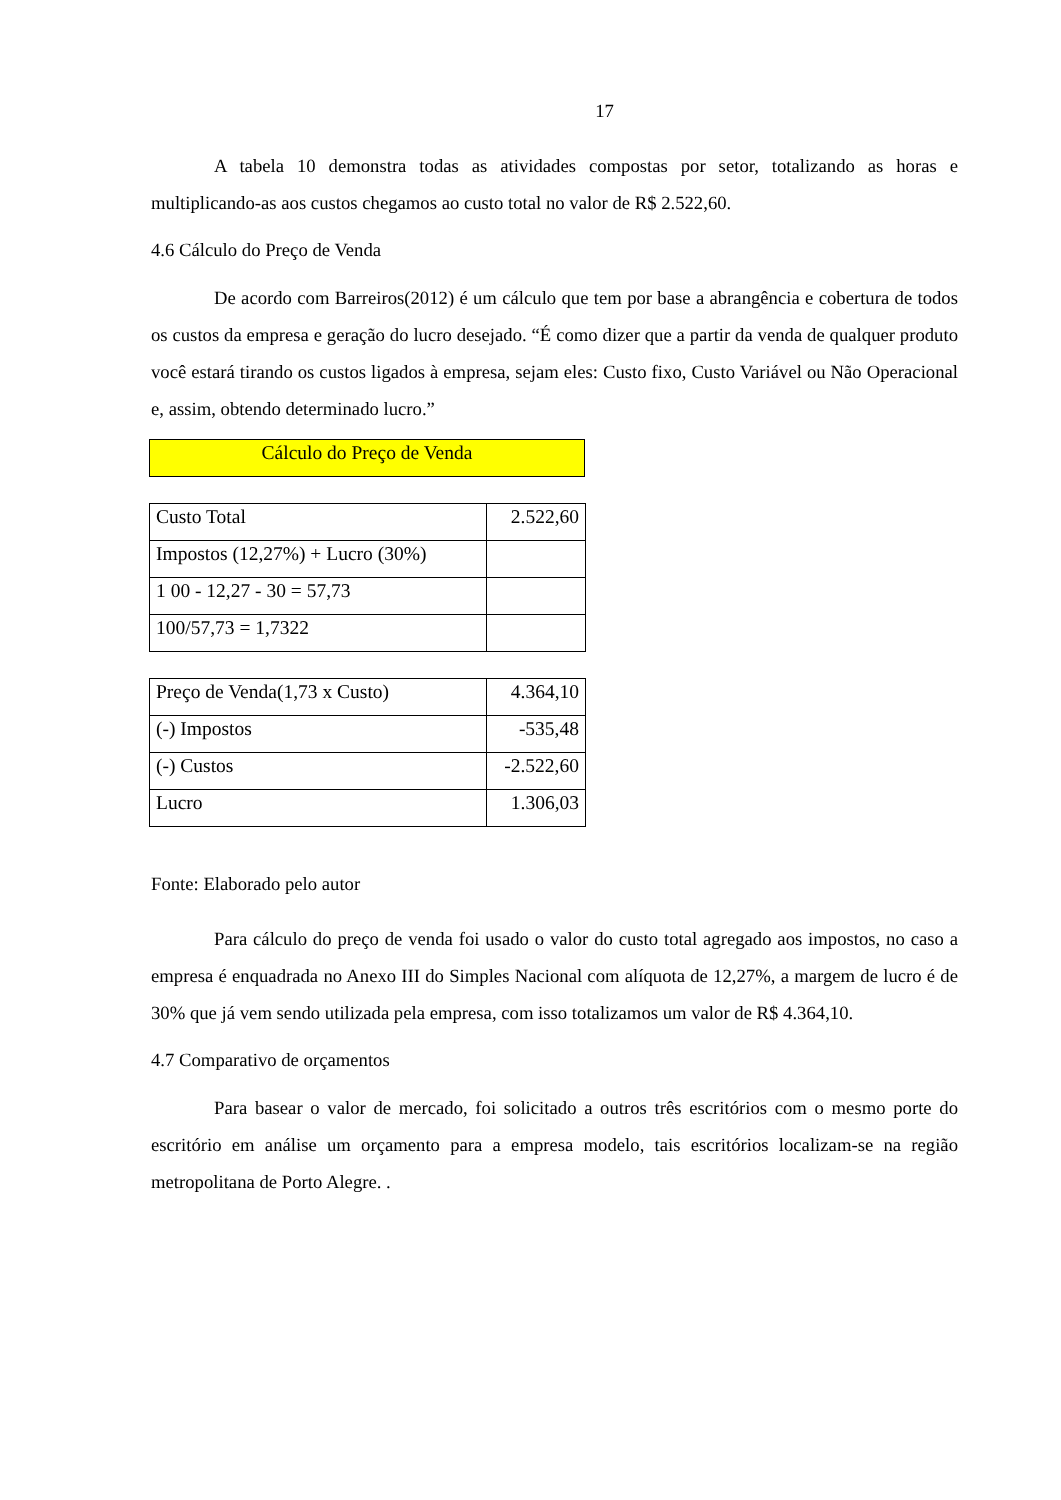17
A tabela 10 demonstra todas as atividades compostas por setor, totalizando as horas e multiplicando-as aos custos chegamos ao custo total no valor de R$ 2.522,60.
4.6 Cálculo do Preço de Venda
De acordo com Barreiros(2012) é um cálculo que tem por base a abrangência e cobertura de todos os custos da empresa e geração do lucro desejado. “É como dizer que a partir da venda de qualquer produto você estará tirando os custos ligados à empresa, sejam eles: Custo fixo, Custo Variável ou Não Operacional e, assim, obtendo determinado lucro.”
Cálculo do Preço de Venda
| Custo Total | 2.522,60 |
| Impostos (12,27%) + Lucro (30%) | |
| 1 00 - 12,27 - 30 = 57,73 | |
| 100/57,73 = 1,7322 | |
| Preço de Venda(1,73 x Custo) | 4.364,10 |
| (-) Impostos | -535,48 |
| (-) Custos | -2.522,60 |
| Lucro | 1.306,03 |
Fonte: Elaborado pelo autor
Para cálculo do preço de venda foi usado o valor do custo total agregado aos impostos, no caso a empresa é enquadrada no Anexo III do Simples Nacional com alíquota de 12,27%, a margem de lucro é de 30% que já vem sendo utilizada pela empresa, com isso totalizamos um valor de R$ 4.364,10.
4.7 Comparativo de orçamentos
Para basear o valor de mercado, foi solicitado a outros três escritórios com o mesmo porte do escritório em análise um orçamento para a empresa modelo, tais escritórios localizam-se na região metropolitana de Porto Alegre. .